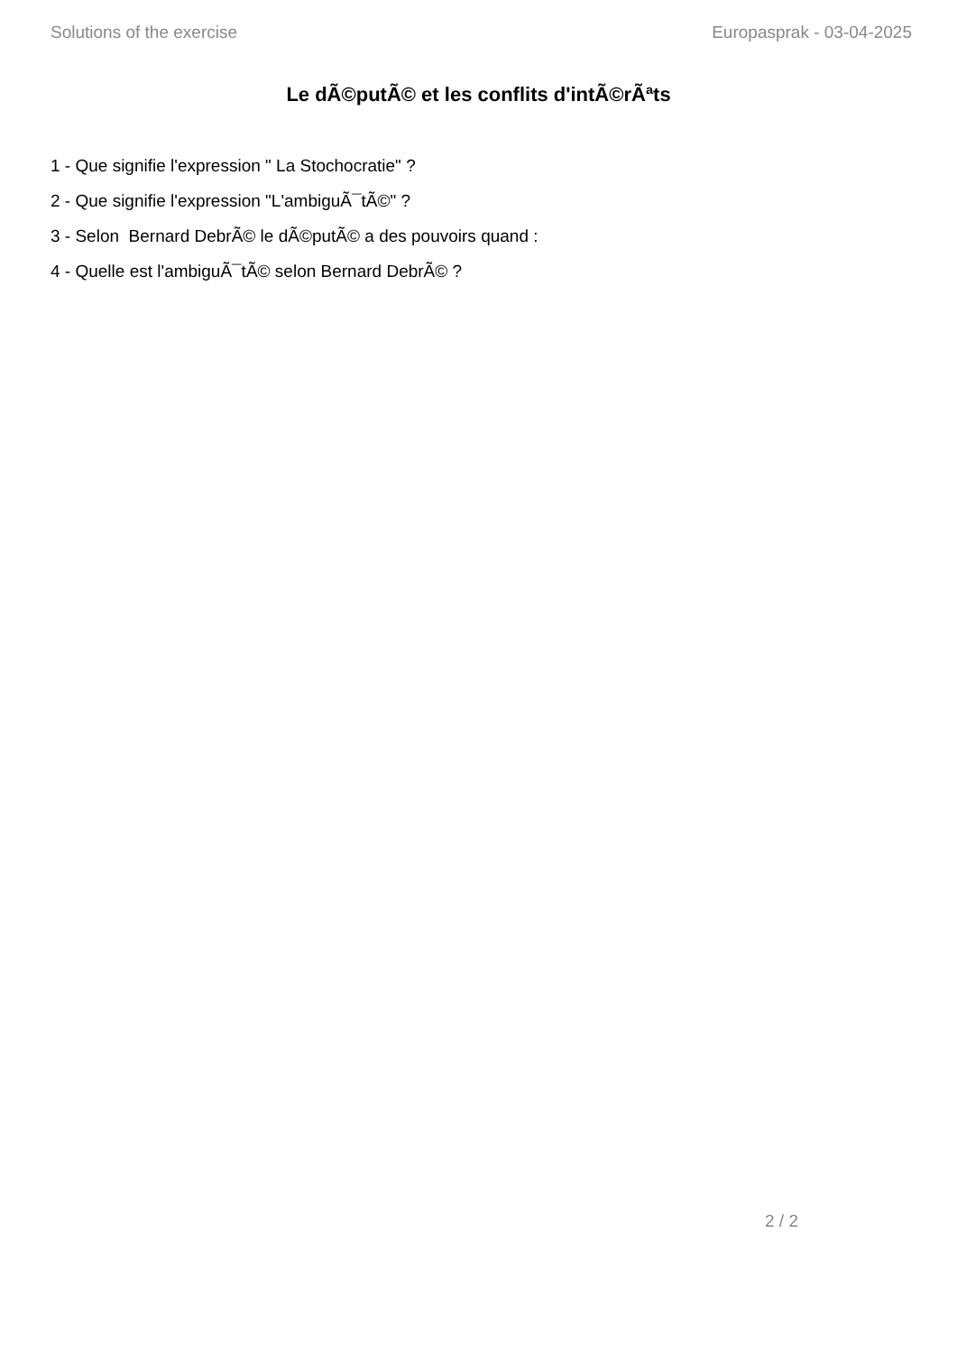Solutions of the exercise Europasprak - 03-04-2025
Le dÃ©putÃ© et les conflits d'intÃ©rÃªts
1 - Que signifie l'expression " La Stochocratie" ?
2 - Que signifie l'expression "L'ambiguÃ¯tÃ©" ?
3 - Selon Bernard DebrÃ© le dÃ©putÃ© a des pouvoirs quand :
4 - Quelle est l'ambiguÃ¯tÃ© selon Bernard DebrÃ© ?
2 / 2